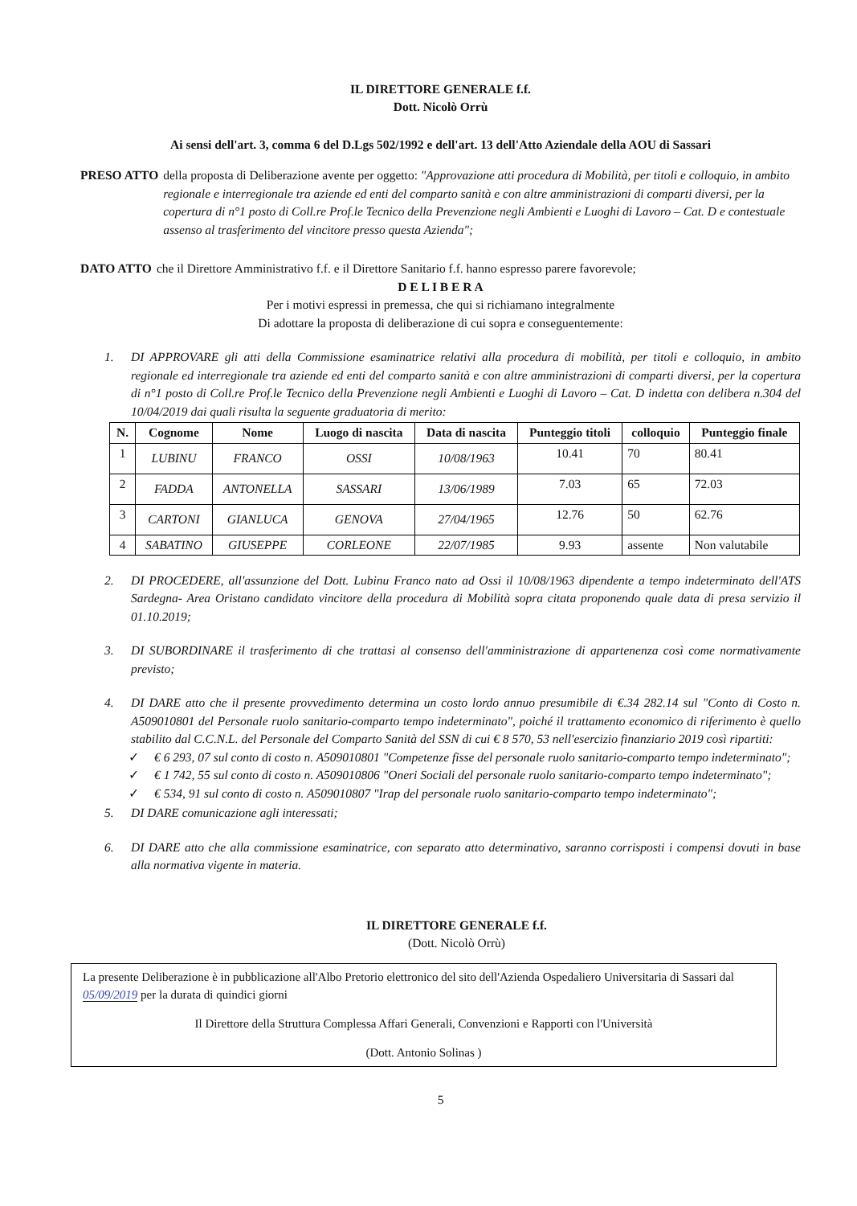IL DIRETTORE GENERALE f.f.
Dott. Nicolò Orrù
Ai sensi dell'art. 3, comma 6 del D.Lgs 502/1992 e dell'art. 13 dell'Atto Aziendale della AOU di Sassari
PRESO ATTO della proposta di Deliberazione avente per oggetto: "Approvazione atti procedura di Mobilità, per titoli e colloquio, in ambito regionale e interregionale tra aziende ed enti del comparto sanità e con altre amministrazioni di comparti diversi, per la copertura di n°1 posto di Coll.re Prof.le Tecnico della Prevenzione negli Ambienti e Luoghi di Lavoro – Cat. D e contestuale assenso al trasferimento del vincitore presso questa Azienda";
DATO ATTO che il Direttore Amministrativo f.f. e il Direttore Sanitario f.f. hanno espresso parere favorevole;
D E L I B E R A
Per i motivi espressi in premessa, che qui si richiamano integralmente
Di adottare la proposta di deliberazione di cui sopra e conseguentemente:
1. DI APPROVARE gli atti della Commissione esaminatrice relativi alla procedura di mobilità, per titoli e colloquio, in ambito regionale ed interregionale tra aziende ed enti del comparto sanità e con altre amministrazioni di comparti diversi, per la copertura di n°1 posto di Coll.re Prof.le Tecnico della Prevenzione negli Ambienti e Luoghi di Lavoro – Cat. D indetta con delibera n.304 del 10/04/2019 dai quali risulta la seguente graduatoria di merito:
| N. | Cognome | Nome | Luogo di nascita | Data di nascita | Punteggio titoli | colloquio | Punteggio finale |
| --- | --- | --- | --- | --- | --- | --- | --- |
| 1 | LUBINU | FRANCO | OSSI | 10/08/1963 | 10.41 | 70 | 80.41 |
| 2 | FADDA | ANTONELLA | SASSARI | 13/06/1989 | 7.03 | 65 | 72.03 |
| 3 | CARTONI | GIANLUCA | GENOVA | 27/04/1965 | 12.76 | 50 | 62.76 |
| 4 | SABATINO | GIUSEPPE | CORLEONE | 22/07/1985 | 9.93 | assente | Non valutabile |
2. DI PROCEDERE, all'assunzione del Dott. Lubinu Franco nato ad Ossi il 10/08/1963 dipendente a tempo indeterminato dell'ATS Sardegna- Area Oristano candidato vincitore della procedura di Mobilità sopra citata proponendo quale data di presa servizio il 01.10.2019;
3. DI SUBORDINARE il trasferimento di che trattasi al consenso dell'amministrazione di appartenenza così come normativamente previsto;
4. DI DARE atto che il presente provvedimento determina un costo lordo annuo presumibile di €.34 282.14 sul "Conto di Costo n. A509010801 del Personale ruolo sanitario-comparto tempo indeterminato", poiché il trattamento economico di riferimento è quello stabilito dal C.C.N.L. del Personale del Comparto Sanità del SSN di cui € 8 570, 53 nell'esercizio finanziario 2019 così ripartiti:
✓ € 6 293, 07 sul conto di costo n. A509010801 "Competenze fisse del personale ruolo sanitario-comparto tempo indeterminato";
✓ € 1 742, 55 sul conto di costo n. A509010806 "Oneri Sociali del personale ruolo sanitario-comparto tempo indeterminato";
✓ € 534, 91 sul conto di costo n. A509010807 "Irap del personale ruolo sanitario-comparto tempo indeterminato";
5. DI DARE comunicazione agli interessati;
6. DI DARE atto che alla commissione esaminatrice, con separato atto determinativo, saranno corrisposti i compensi dovuti in base alla normativa vigente in materia.
IL DIRETTORE GENERALE f.f.
(Dott. Nicolò Orrù)
La presente Deliberazione è in pubblicazione all'Albo Pretorio elettronico del sito dell'Azienda Ospedaliero Universitaria di Sassari dal 05/09/2019 per la durata di quindici giorni
Il Direttore della Struttura Complessa Affari Generali, Convenzioni e Rapporti con l'Università
(Dott. Antonio Solinas )
5